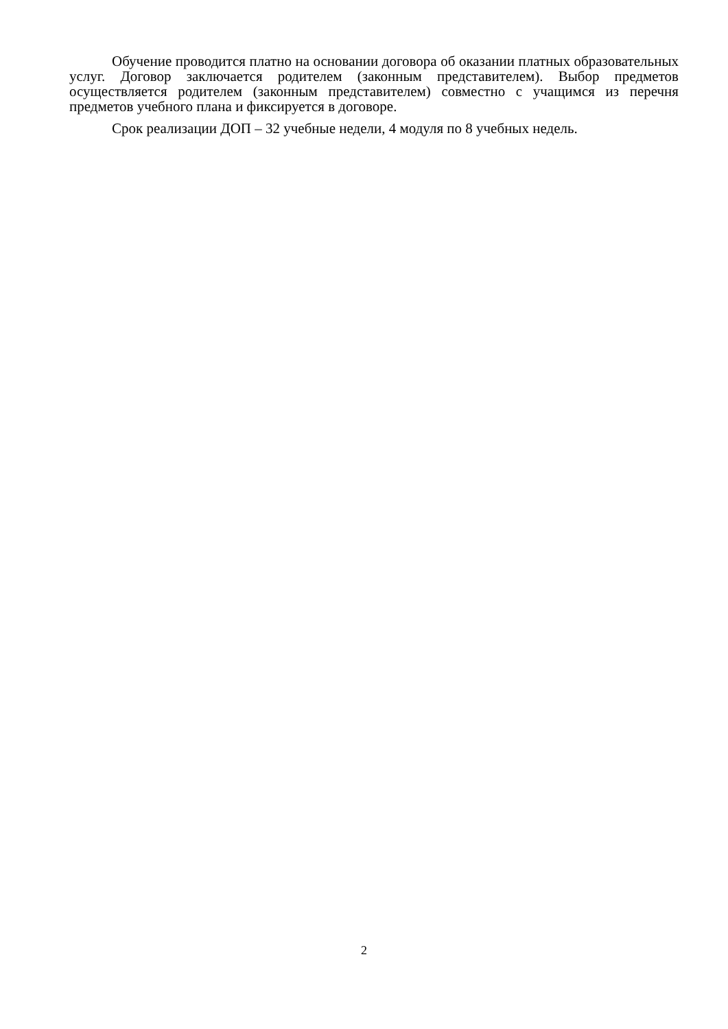Обучение проводится платно на основании договора об оказании платных образовательных услуг. Договор заключается родителем (законным представителем). Выбор предметов осуществляется родителем (законным представителем) совместно с учащимся из перечня предметов учебного плана и фиксируется в договоре.
Срок реализации ДОП – 32 учебные недели, 4 модуля по 8 учебных недель.
2